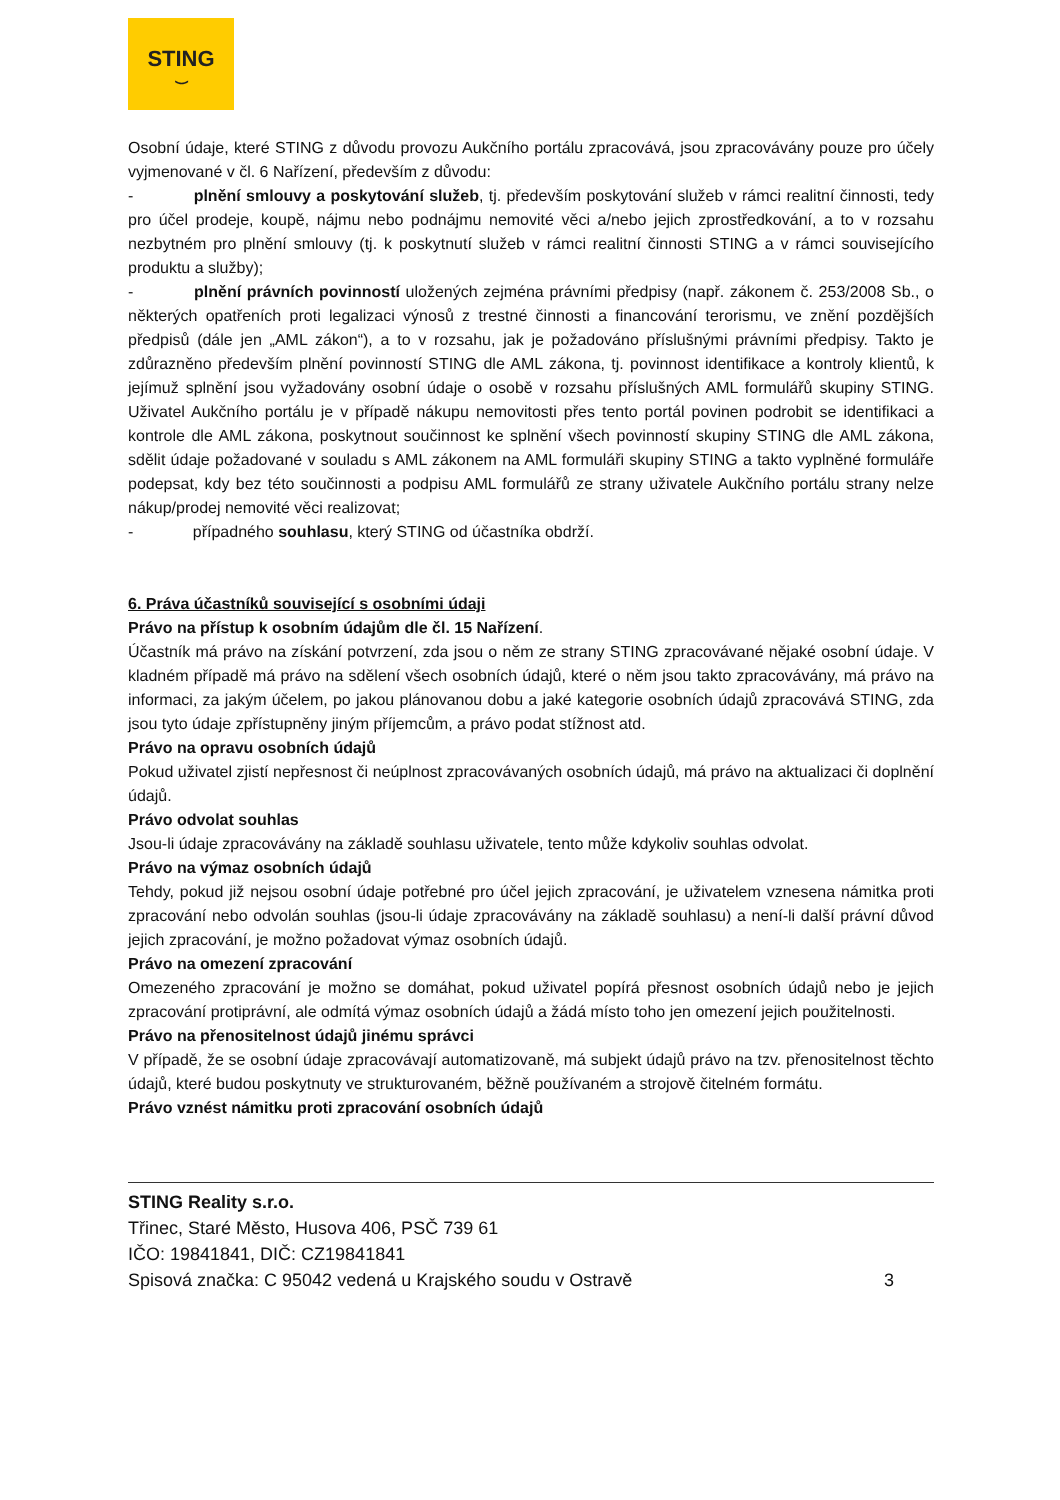STING
‿
Osobní údaje, které STING z důvodu provozu Aukčního portálu zpracovává, jsou zpracovávány pouze pro účely vyjmenované v čl. 6 Nařízení, především z důvodu:
- plnění smlouvy a poskytování služeb, tj. především poskytování služeb v rámci realitní činnosti, tedy pro účel prodeje, koupě, nájmu nebo podnájmu nemovité věci a/nebo jejich zprostředkování, a to v rozsahu nezbytném pro plnění smlouvy (tj. k poskytnutí služeb v rámci realitní činnosti STING a v rámci souvisejícího produktu a služby);
- plnění právních povinností uložených zejména právními předpisy (např. zákonem č. 253/2008 Sb., o některých opatřeních proti legalizaci výnosů z trestné činnosti a financování terorismu, ve znění pozdějších předpisů (dále jen „AML zákon“), a to v rozsahu, jak je požadováno příslušnými právními předpisy. Takto je zdůrazněno především plnění povinností STING dle AML zákona, tj. povinnost identifikace a kontroly klientů, k jejímuž splnění jsou vyžadovány osobní údaje o osobě v rozsahu příslušných AML formulářů skupiny STING. Uživatel Aukčního portálu je v případě nákupu nemovitosti přes tento portál povinen podrobit se identifikaci a kontrole dle AML zákona, poskytnout součinnost ke splnění všech povinností skupiny STING dle AML zákona, sdělit údaje požadované v souladu s AML zákonem na AML formuláři skupiny STING a takto vyplněné formuláře podepsat, kdy bez této součinnosti a podpisu AML formulářů ze strany uživatele Aukčního portálu strany nelze nákup/prodej nemovité věci realizovat;
- případného souhlasu, který STING od účastníka obdrží.
6. Práva účastníků související s osobními údaji
Právo na přístup k osobním údajům dle čl. 15 Nařízení.
Účastník má právo na získání potvrzení, zda jsou o něm ze strany STING zpracovávané nějaké osobní údaje. V kladném případě má právo na sdělení všech osobních údajů, které o něm jsou takto zpracovávány, má právo na informaci, za jakým účelem, po jakou plánovanou dobu a jaké kategorie osobních údajů zpracovává STING, zda jsou tyto údaje zpřístupněny jiným příjemcům, a právo podat stížnost atd.
Právo na opravu osobních údajů
Pokud uživatel zjistí nepřesnost či neúplnost zpracovávaných osobních údajů, má právo na aktualizaci či doplnění údajů.
Právo odvolat souhlas
Jsou-li údaje zpracovávány na základě souhlasu uživatele, tento může kdykoliv souhlas odvolat.
Právo na výmaz osobních údajů
Tehdy, pokud již nejsou osobní údaje potřebné pro účel jejich zpracování, je uživatelem vznesena námitka proti zpracování nebo odvolán souhlas (jsou-li údaje zpracovávány na základě souhlasu) a není-li další právní důvod jejich zpracování, je možno požadovat výmaz osobních údajů.
Právo na omezení zpracování
Omezeného zpracování je možno se domáhat, pokud uživatel popírá přesnost osobních údajů nebo je jejich zpracování protiprávní, ale odmítá výmaz osobních údajů a žádá místo toho jen omezení jejich použitelnosti.
Právo na přenositelnost údajů jinému správci
V případě, že se osobní údaje zpracovávají automatizovaně, má subjekt údajů právo na tzv. přenositelnost těchto údajů, které budou poskytnuty ve strukturovaném, běžně používaném a strojově čitelném formátu.
Právo vznést námitku proti zpracování osobních údajů
STING Reality s.r.o.
Třinec, Staré Město, Husova 406, PSČ 739 61
IČO: 19841841, DIČ: CZ19841841
Spisová značka: C 95042 vedená u Krajského soudu v Ostravě 3